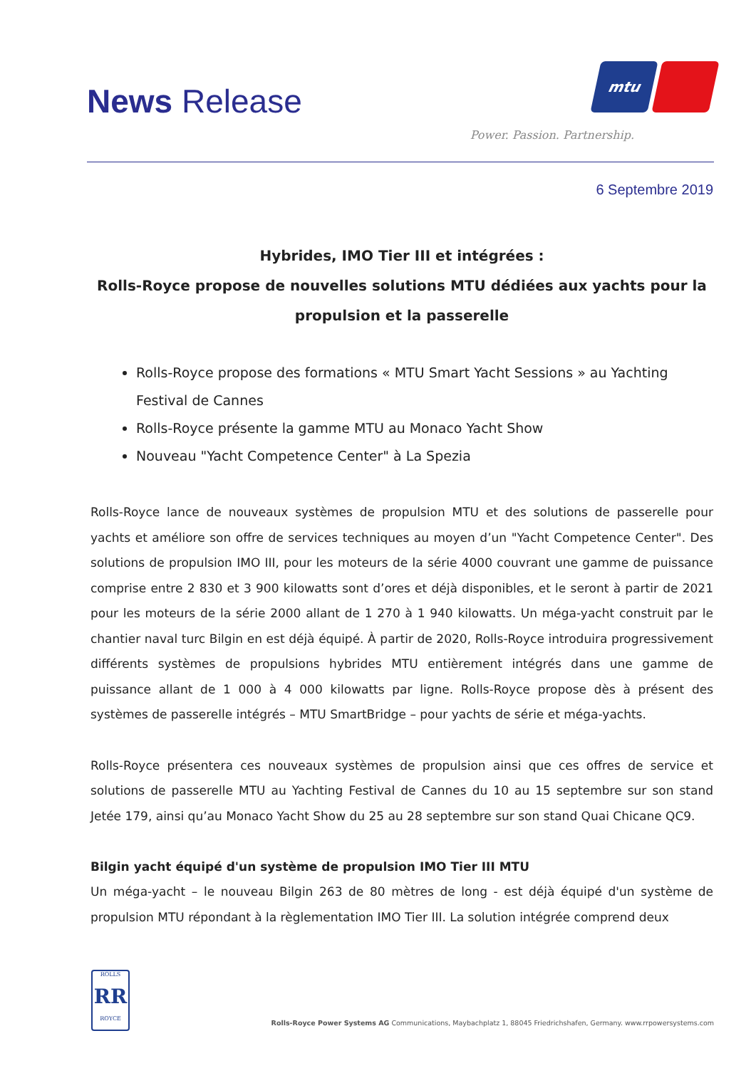News Release
mtu
Power. Passion. Partnership.
6 Septembre 2019
Hybrides, IMO Tier III et intégrées :
Rolls-Royce propose de nouvelles solutions MTU dédiées aux yachts pour la propulsion et la passerelle
Rolls-Royce propose des formations « MTU Smart Yacht Sessions » au Yachting Festival de Cannes
Rolls-Royce présente la gamme MTU au Monaco Yacht Show
Nouveau "Yacht Competence Center" à La Spezia
Rolls-Royce lance de nouveaux systèmes de propulsion MTU et des solutions de passerelle pour yachts et améliore son offre de services techniques au moyen d’un "Yacht Competence Center". Des solutions de propulsion IMO III, pour les moteurs de la série 4000 couvrant une gamme de puissance comprise entre 2 830 et 3 900 kilowatts sont d’ores et déjà disponibles, et le seront à partir de 2021 pour les moteurs de la série 2000 allant de 1 270 à 1 940 kilowatts. Un méga-yacht construit par le chantier naval turc Bilgin en est déjà équipé. À partir de 2020, Rolls-Royce introduira progressivement différents systèmes de propulsions hybrides MTU entièrement intégrés dans une gamme de puissance allant de 1 000 à 4 000 kilowatts par ligne. Rolls-Royce propose dès à présent des systèmes de passerelle intégrés – MTU SmartBridge – pour yachts de série et méga-yachts.
Rolls-Royce présentera ces nouveaux systèmes de propulsion ainsi que ces offres de service et solutions de passerelle MTU au Yachting Festival de Cannes du 10 au 15 septembre sur son stand Jetée 179, ainsi qu’au Monaco Yacht Show du 25 au 28 septembre sur son stand Quai Chicane QC9.
Bilgin yacht équipé d'un système de propulsion IMO Tier III MTU
Un méga-yacht – le nouveau Bilgin 263 de 80 mètres de long - est déjà équipé d'un système de propulsion MTU répondant à la règlementation IMO Tier III. La solution intégrée comprend deux
ROLLS
RR
ROYCE
Rolls-Royce Power Systems AG Communications, Maybachplatz 1, 88045 Friedrichshafen, Germany. www.rrpowersystems.com